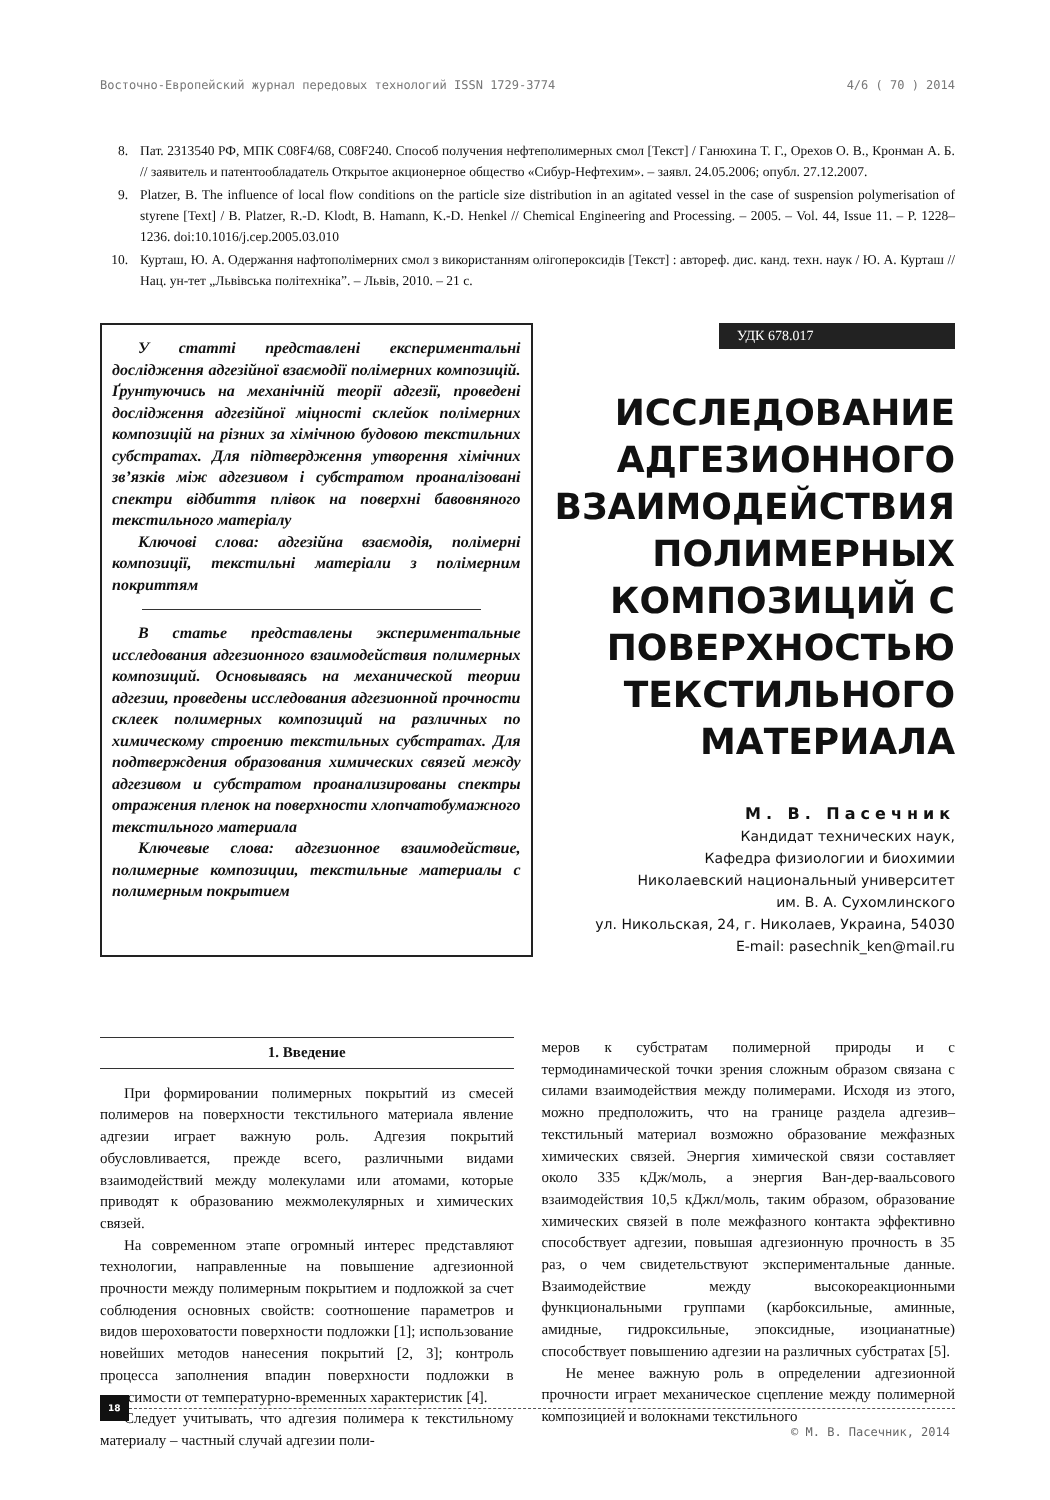Восточно-Европейский журнал передовых технологий ISSN 1729-3774 4/6 ( 70 ) 2014
8. Пат. 2313540 РФ, МПК С08F4/68, С08F240. Способ получения нефтеполимерных смол [Текст] / Ганюхина Т. Г., Орехов О. В., Кронман А. Б. // заявитель и патентообладатель Открытое акционерное общество «Сибур-Нефтехим». – заявл. 24.05.2006; опубл. 27.12.2007.
9. Platzer, B. The influence of local flow conditions on the particle size distribution in an agitated vessel in the case of suspension polymerisation of styrene [Text] / B. Platzer, R.-D. Klodt, B. Hamann, K.-D. Henkel // Chemical Engineering and Processing. – 2005. – Vol. 44, Issue 11. – P. 1228–1236. doi:10.1016/j.cep.2005.03.010
10. Курташ, Ю. А. Одержання нафтополімерних смол з використанням олігопероксидів [Текст] : автореф. дис. канд. техн. наук / Ю. А. Курташ // Нац. ун-тет „Львівська політехніка”. – Львів, 2010. – 21 с.
У статті представлені експериментальні дослідження адгезійної взаємодії полімерних композицій. Ґрунтуючись на механічній теорії адгезії, проведені дослідження адгезійної міцності склейок полімерних композицій на різних за хімічною будовою текстильних субстратах. Для підтвердження утворення хімічних зв’язків між адгезивом і субстратом проаналізовані спектри відбиття плівок на поверхні бавовняного текстильного матеріалу
Ключові слова: адгезійна взаємодія, полімерні композиції, текстильні матеріали з полімерним покриттям
В статье представлены экспериментальные исследования адгезионного взаимодействия полимерных композиций. Основываясь на механической теории адгезии, проведены исследования адгезионной прочности склеек полимерных композиций на различных по химическому строению текстильных субстратах. Для подтверждения образования химических связей между адгезивом и субстратом проанализированы спектры отражения пленок на поверхности хлопчатобумажного текстильного материала
Ключевые слова: адгезионное взаимодействие, полимерные композиции, текстильные материалы с полимерным покрытием
УДК 678.017
ИССЛЕДОВАНИЕ АДГЕЗИОННОГО ВЗАИМОДЕЙСТВИЯ ПОЛИМЕРНЫХ КОМПОЗИЦИЙ С ПОВЕРХНОСТЬЮ ТЕКСТИЛЬНОГО МАТЕРИАЛА
М. В. Пасечник
Кандидат технических наук,
Кафедра физиологии и биохимии
Николаевский национальный университет
им. В. А. Сухомлинского
ул. Никольская, 24, г. Николаев, Украина, 54030
E-mail: pasechnik_ken@mail.ru
1. Введение
При формировании полимерных покрытий из смесей полимеров на поверхности текстильного материала явление адгезии играет важную роль. Адгезия покрытий обусловливается, прежде всего, различными видами взаимодействий между молекулами или атомами, которые приводят к образованию межмолекулярных и химических связей.
На современном этапе огромный интерес представляют технологии, направленные на повышение адгезионной прочности между полимерным покрытием и подложкой за счет соблюдения основных свойств: соотношение параметров и видов шероховатости поверхности подложки [1]; использование новейших методов нанесения покрытий [2, 3]; контроль процесса заполнения впадин поверхности подложки в зависимости от температурно-временных характеристик [4].
Следует учитывать, что адгезия полимера к текстильному материалу – частный случай адгезии поли-
меров к субстратам полимерной природы и с термодинамической точки зрения сложным образом связана с силами взаимодействия между полимерами. Исходя из этого, можно предположить, что на границе раздела адгезив–текстильный материал возможно образование межфазных химических связей. Энергия химической связи составляет около 335 кДж/моль, а энергия Ван-дер-ваальсового взаимодействия 10,5 кДжл/моль, таким образом, образование химических связей в поле межфазного контакта эффективно способствует адгезии, повышая адгезионную прочность в 35 раз, о чем свидетельствуют экспериментальные данные. Взаимодействие между высокореакционными функциональными группами (карбоксильные, аминные, амидные, гидроксильные, эпоксидные, изоцианатные) способствует повышению адгезии на различных субстратах [5].
Не менее важную роль в определении адгезионной прочности играет механическое сцепление между полимерной композицией и волокнами текстильного
18
© М. В. Пасечник, 2014